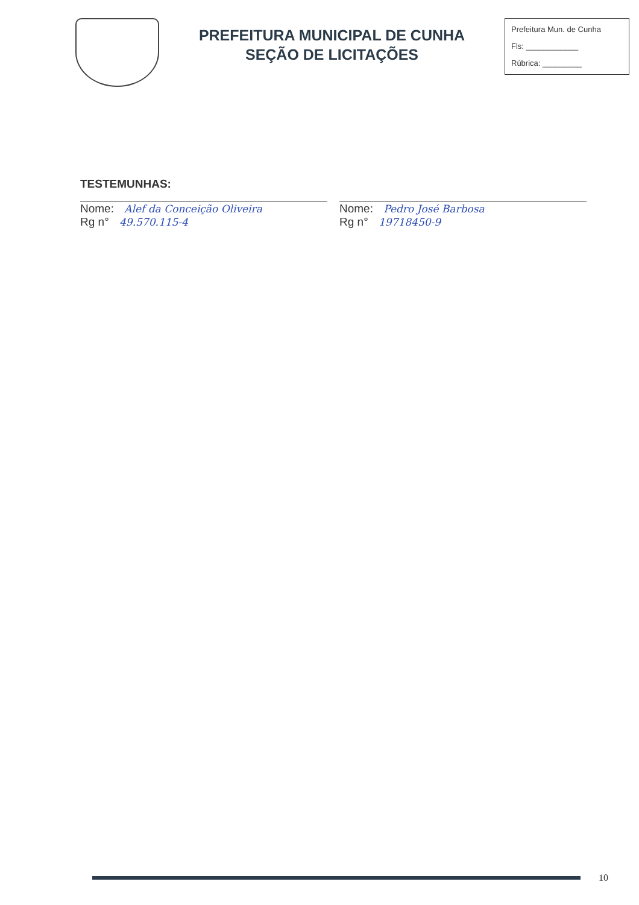PREFEITURA MUNICIPAL DE CUNHA
SEÇÃO DE LICITAÇÕES
Prefeitura Mun. de Cunha
Fls: ____________
Rúbrica: _________
TESTEMUNHAS:
Nome: Alef da Conceição Oliveira
Rg n° 49.570.115-4
Nome: Pedro José Barbosa
Rg n° 19718450-9
10